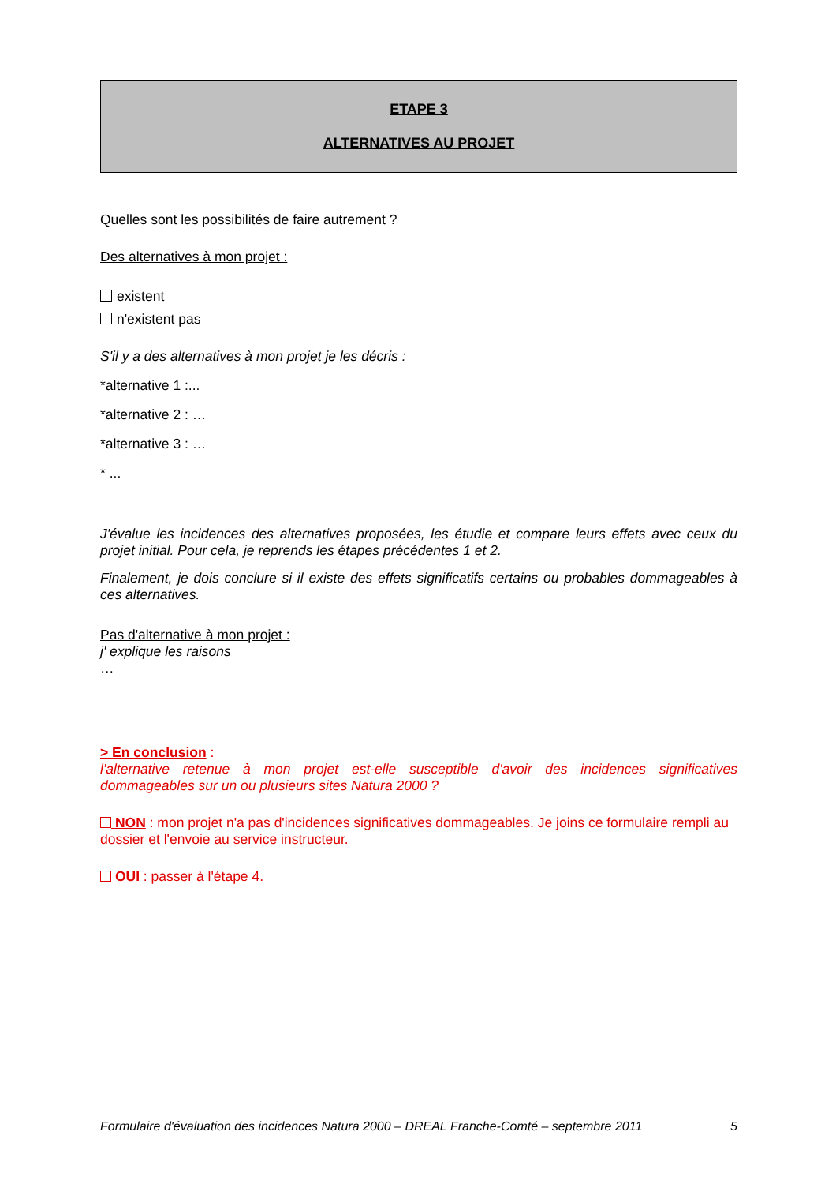ETAPE 3
ALTERNATIVES AU PROJET
Quelles sont les possibilités de faire autrement ?
Des alternatives à mon projet :
existent
n'existent pas
S'il y a des alternatives à mon projet je les décris :
*alternative 1 :...
*alternative 2 : …
*alternative 3 : …
* ...
J'évalue les incidences des alternatives proposées, les étudie et compare leurs effets avec ceux du projet initial. Pour cela, je reprends les étapes précédentes 1 et 2.
Finalement, je dois conclure si il existe des effets significatifs certains ou probables dommageables à ces alternatives.
Pas d'alternative à mon projet :
j' explique les raisons
…
> En conclusion :
l'alternative retenue à mon projet est-elle susceptible d'avoir des incidences significatives dommageables sur un ou plusieurs sites Natura 2000 ?
NON : mon projet n'a pas d'incidences significatives dommageables. Je joins ce formulaire rempli au dossier et l'envoie au service instructeur.
OUI : passer à l'étape 4.
Formulaire d'évaluation des incidences Natura 2000 – DREAL Franche-Comté – septembre 2011 5